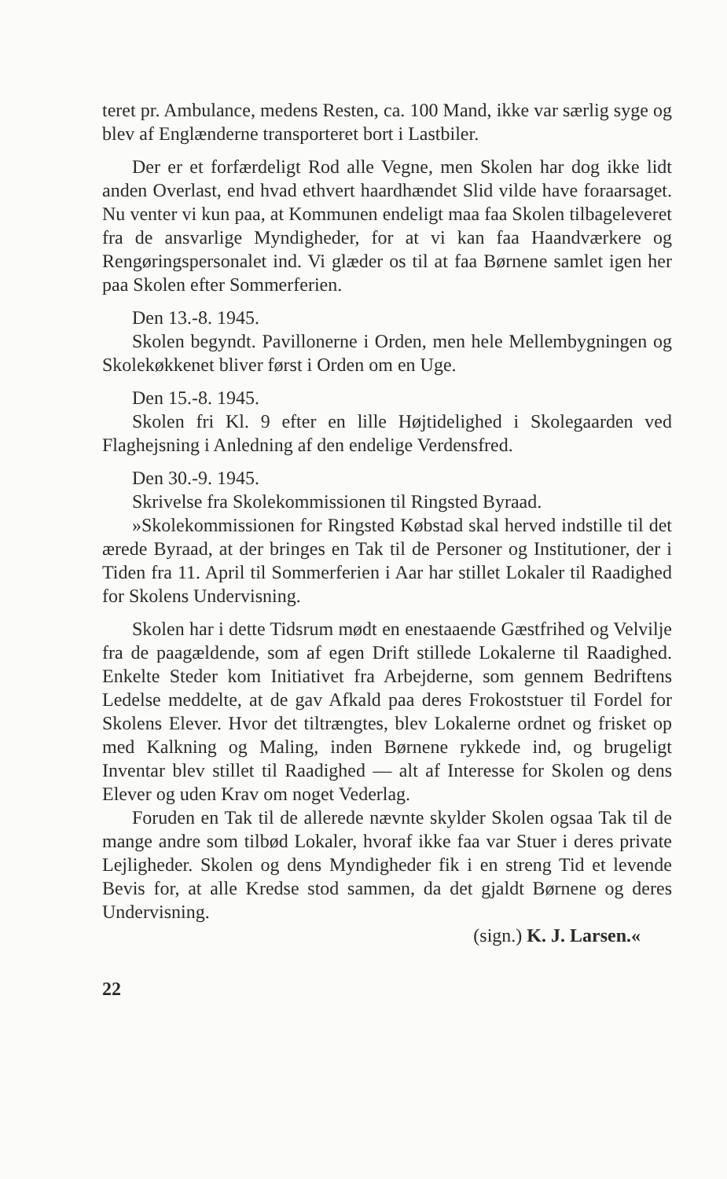teret pr. Ambulance, medens Resten, ca. 100 Mand, ikke var særlig syge og blev af Englænderne transporteret bort i Lastbiler.
Der er et forfærdeligt Rod alle Vegne, men Skolen har dog ikke lidt anden Overlast, end hvad ethvert haardhændet Slid vilde have foraarsaget. Nu venter vi kun paa, at Kommunen endeligt maa faa Skolen tilbageleveret fra de ansvarlige Myndigheder, for at vi kan faa Haandværkere og Rengøringspersonalet ind. Vi glæder os til at faa Børnene samlet igen her paa Skolen efter Sommerferien.
Den 13.-8. 1945.
Skolen begyndt. Pavillonerne i Orden, men hele Mellembygningen og Skolekøkkenet bliver først i Orden om en Uge.
Den 15.-8. 1945.
Skolen fri Kl. 9 efter en lille Højtidelighed i Skolegaarden ved Flaghejsning i Anledning af den endelige Verdensfred.
Den 30.-9. 1945.
Skrivelse fra Skolekommissionen til Ringsted Byraad.
»Skolekommissionen for Ringsted Købstad skal herved indstille til det ærede Byraad, at der bringes en Tak til de Personer og Institutioner, der i Tiden fra 11. April til Sommerferien i Aar har stillet Lokaler til Raadighed for Skolens Undervisning.
Skolen har i dette Tidsrum mødt en enestaaende Gæstfrihed og Velvilje fra de paagældende, som af egen Drift stillede Lokalerne til Raadighed. Enkelte Steder kom Initiativet fra Arbejderne, som gennem Bedriftens Ledelse meddelte, at de gav Afkald paa deres Frokoststuer til Fordel for Skolens Elever. Hvor det tiltrængtes, blev Lokalerne ordnet og frisket op med Kalkning og Maling, inden Børnene rykkede ind, og brugeligt Inventar blev stillet til Raadighed — alt af Interesse for Skolen og dens Elever og uden Krav om noget Vederlag.
Foruden en Tak til de allerede nævnte skylder Skolen ogsaa Tak til de mange andre som tilbød Lokaler, hvoraf ikke faa var Stuer i deres private Lejligheder. Skolen og dens Myndigheder fik i en streng Tid et levende Bevis for, at alle Kredse stod sammen, da det gjaldt Børnene og deres Undervisning.
(sign.) K. J. Larsen.«
22